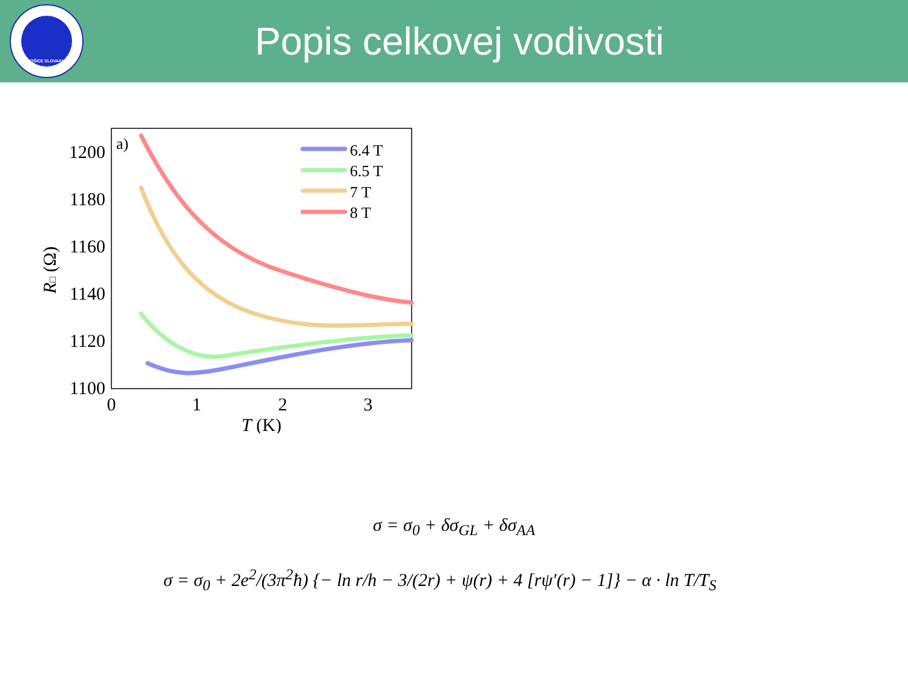KOŠICE SLOVAKIA
Popis celkovej vodivosti
a)
1200
1180
1160
1140
1120
1100
0
1
2
3
T (K)
R□ (Ω)
6.4 T
6.5 T
7 T
8 T
σ = σ<sub>0</sub> + δσ<sub>GL</sub> + δσ<sub>AA</sub>
σ = σ<sub>0</sub> + 2e<sup>2</sup>/(3π<sup>2</sup>ħ) {− ln r/h − 3/(2r) + ψ(r) + 4 [rψ′(r) − 1]} − α · ln T/T<sub>S</sub>